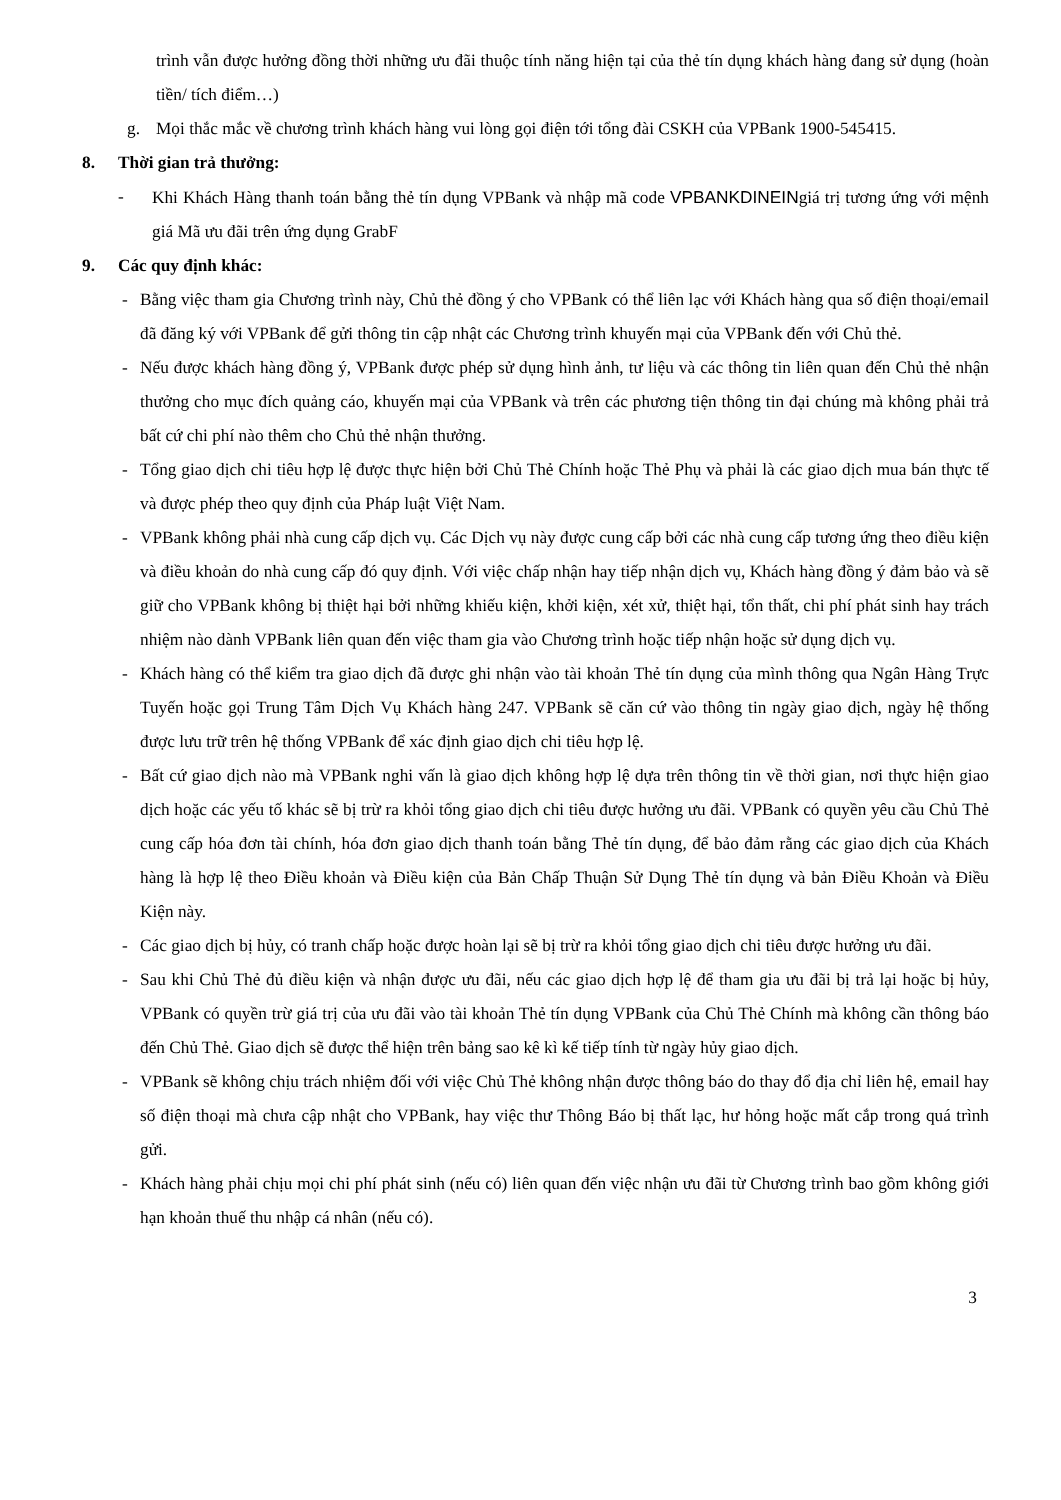trình vẫn được hưởng đồng thời những ưu đãi thuộc tính năng hiện tại của thẻ tín dụng khách hàng đang sử dụng (hoàn tiền/ tích điểm…)
g. Mọi thắc mắc về chương trình khách hàng vui lòng gọi điện tới tổng đài CSKH của VPBank 1900-545415.
8. Thời gian trả thưởng:
- Khi Khách Hàng thanh toán bằng thẻ tín dụng VPBank và nhập mã code VPBANKDINEINgiá trị tương ứng với mệnh giá Mã ưu đãi trên ứng dụng GrabF
9. Các quy định khác:
- Bằng việc tham gia Chương trình này, Chủ thẻ đồng ý cho VPBank có thể liên lạc với Khách hàng qua số điện thoại/email đã đăng ký với VPBank để gửi thông tin cập nhật các Chương trình khuyến mại của VPBank đến với Chủ thẻ.
- Nếu được khách hàng đồng ý, VPBank được phép sử dụng hình ảnh, tư liệu và các thông tin liên quan đến Chủ thẻ nhận thưởng cho mục đích quảng cáo, khuyến mại của VPBank và trên các phương tiện thông tin đại chúng mà không phải trả bất cứ chi phí nào thêm cho Chủ thẻ nhận thưởng.
- Tổng giao dịch chi tiêu hợp lệ được thực hiện bởi Chủ Thẻ Chính hoặc Thẻ Phụ và phải là các giao dịch mua bán thực tế và được phép theo quy định của Pháp luật Việt Nam.
- VPBank không phải nhà cung cấp dịch vụ. Các Dịch vụ này được cung cấp bởi các nhà cung cấp tương ứng theo điều kiện và điều khoản do nhà cung cấp đó quy định. Với việc chấp nhận hay tiếp nhận dịch vụ, Khách hàng đồng ý đảm bảo và sẽ giữ cho VPBank không bị thiệt hại bởi những khiếu kiện, khởi kiện, xét xử, thiệt hại, tổn thất, chi phí phát sinh hay trách nhiệm nào dành VPBank liên quan đến việc tham gia vào Chương trình hoặc tiếp nhận hoặc sử dụng dịch vụ.
- Khách hàng có thể kiểm tra giao dịch đã được ghi nhận vào tài khoản Thẻ tín dụng của mình thông qua Ngân Hàng Trực Tuyến hoặc gọi Trung Tâm Dịch Vụ Khách hàng 247. VPBank sẽ căn cứ vào thông tin ngày giao dịch, ngày hệ thống được lưu trữ trên hệ thống VPBank để xác định giao dịch chi tiêu hợp lệ.
- Bất cứ giao dịch nào mà VPBank nghi vấn là giao dịch không hợp lệ dựa trên thông tin về thời gian, nơi thực hiện giao dịch hoặc các yếu tố khác sẽ bị trừ ra khỏi tổng giao dịch chi tiêu được hưởng ưu đãi. VPBank có quyền yêu cầu Chủ Thẻ cung cấp hóa đơn tài chính, hóa đơn giao dịch thanh toán bằng Thẻ tín dụng, để bảo đảm rằng các giao dịch của Khách hàng là hợp lệ theo Điều khoản và Điều kiện của Bản Chấp Thuận Sử Dụng Thẻ tín dụng và bản Điều Khoản và Điều Kiện này.
- Các giao dịch bị hủy, có tranh chấp hoặc được hoàn lại sẽ bị trừ ra khỏi tổng giao dịch chi tiêu được hưởng ưu đãi.
- Sau khi Chủ Thẻ đủ điều kiện và nhận được ưu đãi, nếu các giao dịch hợp lệ để tham gia ưu đãi bị trả lại hoặc bị hủy, VPBank có quyền trừ giá trị của ưu đãi vào tài khoản Thẻ tín dụng VPBank của Chủ Thẻ Chính mà không cần thông báo đến Chủ Thẻ. Giao dịch sẽ được thể hiện trên bảng sao kê kì kế tiếp tính từ ngày hủy giao dịch.
- VPBank sẽ không chịu trách nhiệm đối với việc Chủ Thẻ không nhận được thông báo do thay đổ địa chỉ liên hệ, email hay số điện thoại mà chưa cập nhật cho VPBank, hay việc thư Thông Báo bị thất lạc, hư hỏng hoặc mất cắp trong quá trình gửi.
- Khách hàng phải chịu mọi chi phí phát sinh (nếu có) liên quan đến việc nhận ưu đãi từ Chương trình bao gồm không giới hạn khoản thuế thu nhập cá nhân (nếu có).
3